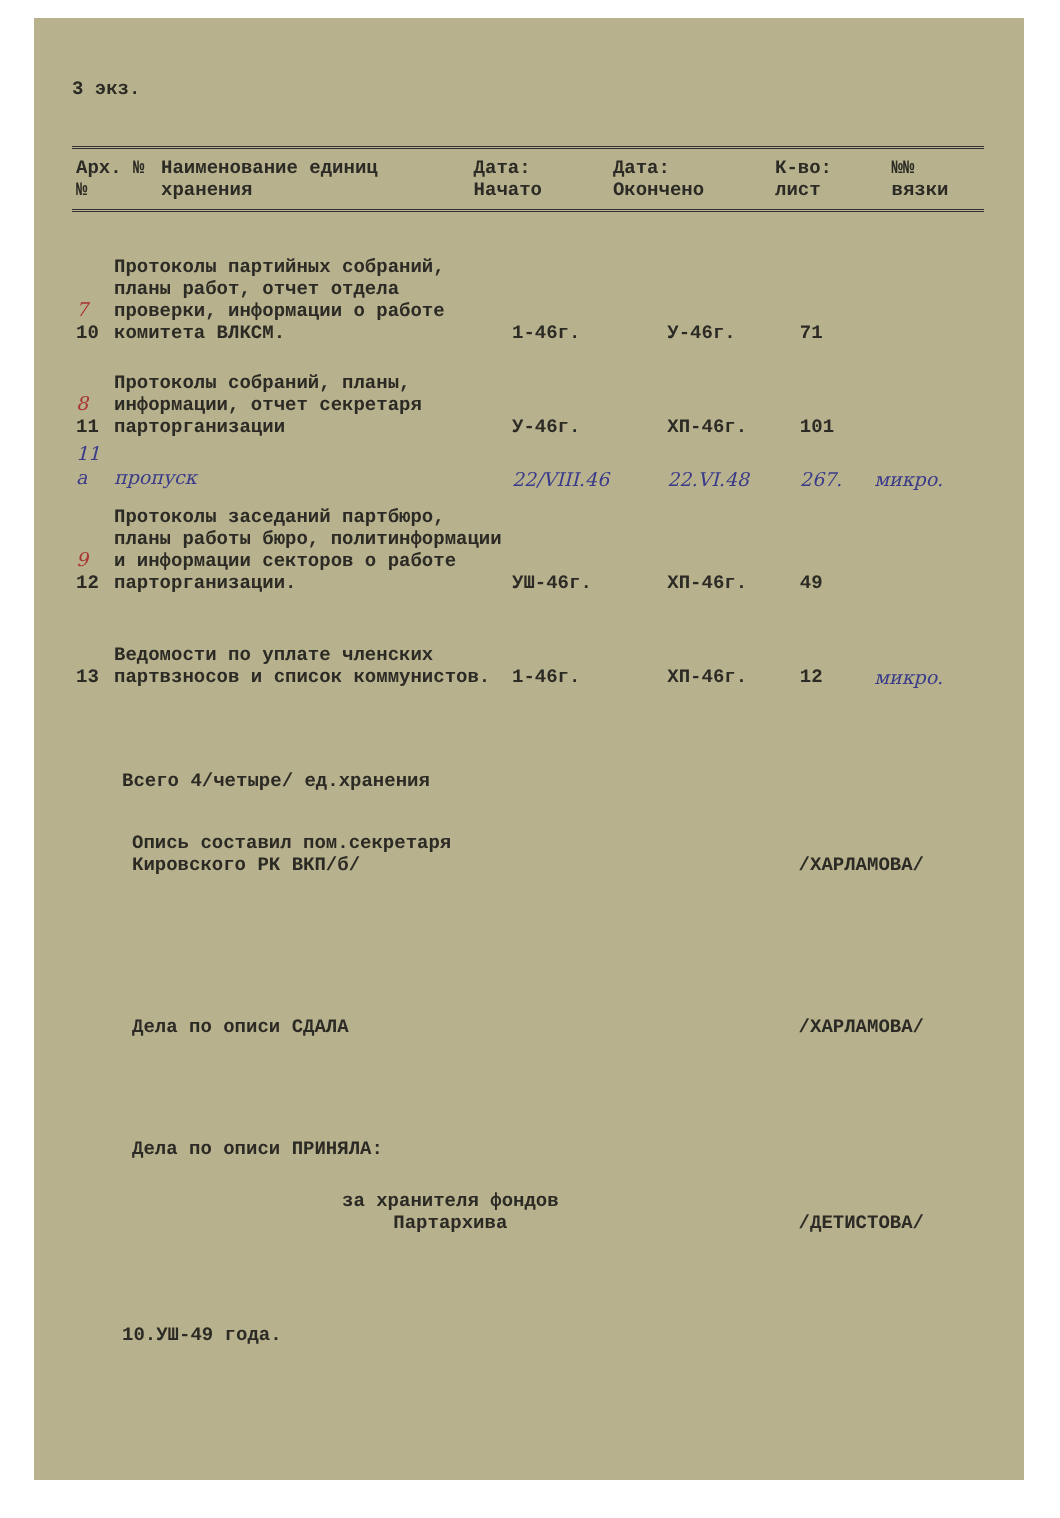3 экз.
| Арх. №№ | Наименование единиц хранения | Дата: Начато | Дата: Окончено | К-во: лист | №№ вязки |
| --- | --- | --- | --- | --- | --- |
| 7 10 | Протоколы партийных собраний, планы работ, отчет отдела проверки, информации о работе комитета ВЛКСМ. | 1-46г. | У-46г. | 71 | |
| 8 11 | Протоколы собраний, планы, информации, отчет секретаря парторганизации | У-46г. | ХП-46г. | 101 | |
| 11 а | пропуск | 22/VIII.46 | 22.VI.48 | 267. | микро. |
| 9 12 | Протоколы заседаний партбюро, планы работы бюро, политинформации и информации секторов о работе парторганизации. | УШ-46г. | ХП-46г. | 49 | |
| 13 | Ведомости по уплате членских партвзносов и список коммунистов. | 1-46г. | ХП-46г. | 12 | микро. |
Всего 4/четыре/ ед.хранения
Опись составил пом.секретаря
Кировского РК ВКП/б/
/ХАРЛАМОВА/
Дела по описи СДАЛА /ХАРЛАМОВА/
Дела по описи ПРИНЯЛА:
за хранителя фондов
Партархива
/ДЕТИСТОВА/
10.УШ-49 года.